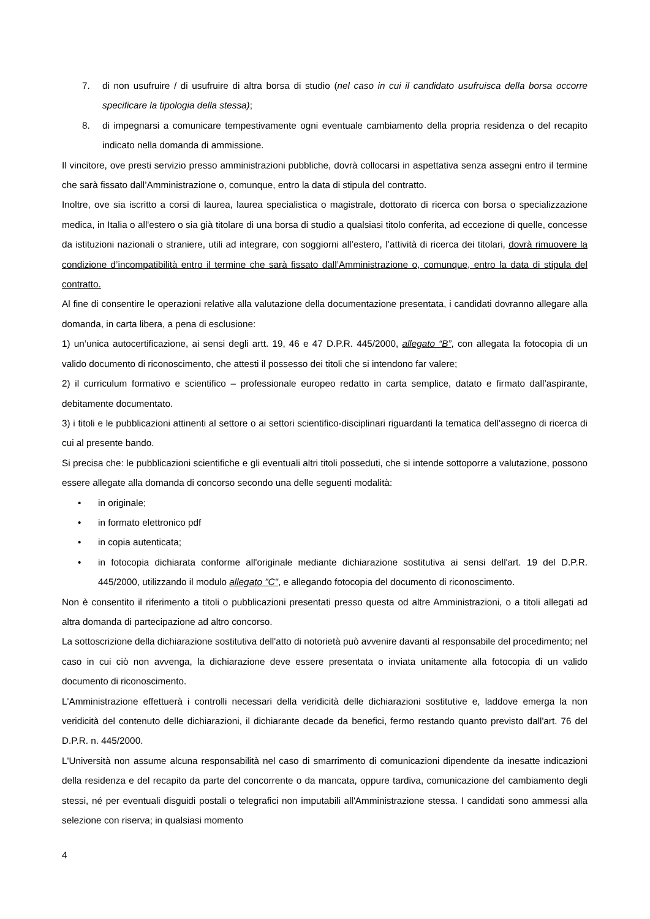7. di non usufruire / di usufruire di altra borsa di studio (nel caso in cui il candidato usufruisca della borsa occorre specificare la tipologia della stessa);
8. di impegnarsi a comunicare tempestivamente ogni eventuale cambiamento della propria residenza o del recapito indicato nella domanda di ammissione.
Il vincitore, ove presti servizio presso amministrazioni pubbliche, dovrà collocarsi in aspettativa senza assegni entro il termine che sarà fissato dall’Amministrazione o, comunque, entro la data di stipula del contratto.
Inoltre, ove sia iscritto a corsi di laurea, laurea specialistica o magistrale, dottorato di ricerca con borsa o specializzazione medica, in Italia o all'estero o sia già titolare di una borsa di studio a qualsiasi titolo conferita, ad eccezione di quelle, concesse da istituzioni nazionali o straniere, utili ad integrare, con soggiorni all’estero, l’attività di ricerca dei titolari, dovrà rimuovere la condizione d’incompatibilità entro il termine che sarà fissato dall’Amministrazione o, comunque, entro la data di stipula del contratto.
Al fine di consentire le operazioni relative alla valutazione della documentazione presentata, i candidati dovranno allegare alla domanda, in carta libera, a pena di esclusione:
1) un’unica autocertificazione, ai sensi degli artt. 19, 46 e 47 D.P.R. 445/2000, allegato “B”, con allegata la fotocopia di un valido documento di riconoscimento, che attesti il possesso dei titoli che si intendono far valere;
2) il curriculum formativo e scientifico – professionale europeo redatto in carta semplice, datato e firmato dall’aspirante, debitamente documentato.
3) i titoli e le pubblicazioni attinenti al settore o ai settori scientifico-disciplinari riguardanti la tematica dell’assegno di ricerca di cui al presente bando.
Si precisa che: le pubblicazioni scientifiche e gli eventuali altri titoli posseduti, che si intende sottoporre a valutazione, possono essere allegate alla domanda di concorso secondo una delle seguenti modalità:
• in originale;
• in formato elettronico pdf
• in copia autenticata;
• in fotocopia dichiarata conforme all'originale mediante dichiarazione sostitutiva ai sensi dell'art. 19 del D.P.R. 445/2000, utilizzando il modulo allegato "C", e allegando fotocopia del documento di riconoscimento.
Non è consentito il riferimento a titoli o pubblicazioni presentati presso questa od altre Amministrazioni, o a titoli allegati ad altra domanda di partecipazione ad altro concorso.
La sottoscrizione della dichiarazione sostitutiva dell'atto di notorietà può avvenire davanti al responsabile del procedimento; nel caso in cui ciò non avvenga, la dichiarazione deve essere presentata o inviata unitamente alla fotocopia di un valido documento di riconoscimento.
L'Amministrazione effettuerà i controlli necessari della veridicità delle dichiarazioni sostitutive e, laddove emerga la non veridicità del contenuto delle dichiarazioni, il dichiarante decade da benefici, fermo restando quanto previsto dall'art. 76 del D.P.R. n. 445/2000.
L'Università non assume alcuna responsabilità nel caso di smarrimento di comunicazioni dipendente da inesatte indicazioni della residenza e del recapito da parte del concorrente o da mancata, oppure tardiva, comunicazione del cambiamento degli stessi, né per eventuali disguidi postali o telegrafici non imputabili all'Amministrazione stessa. I candidati sono ammessi alla selezione con riserva; in qualsiasi momento
4